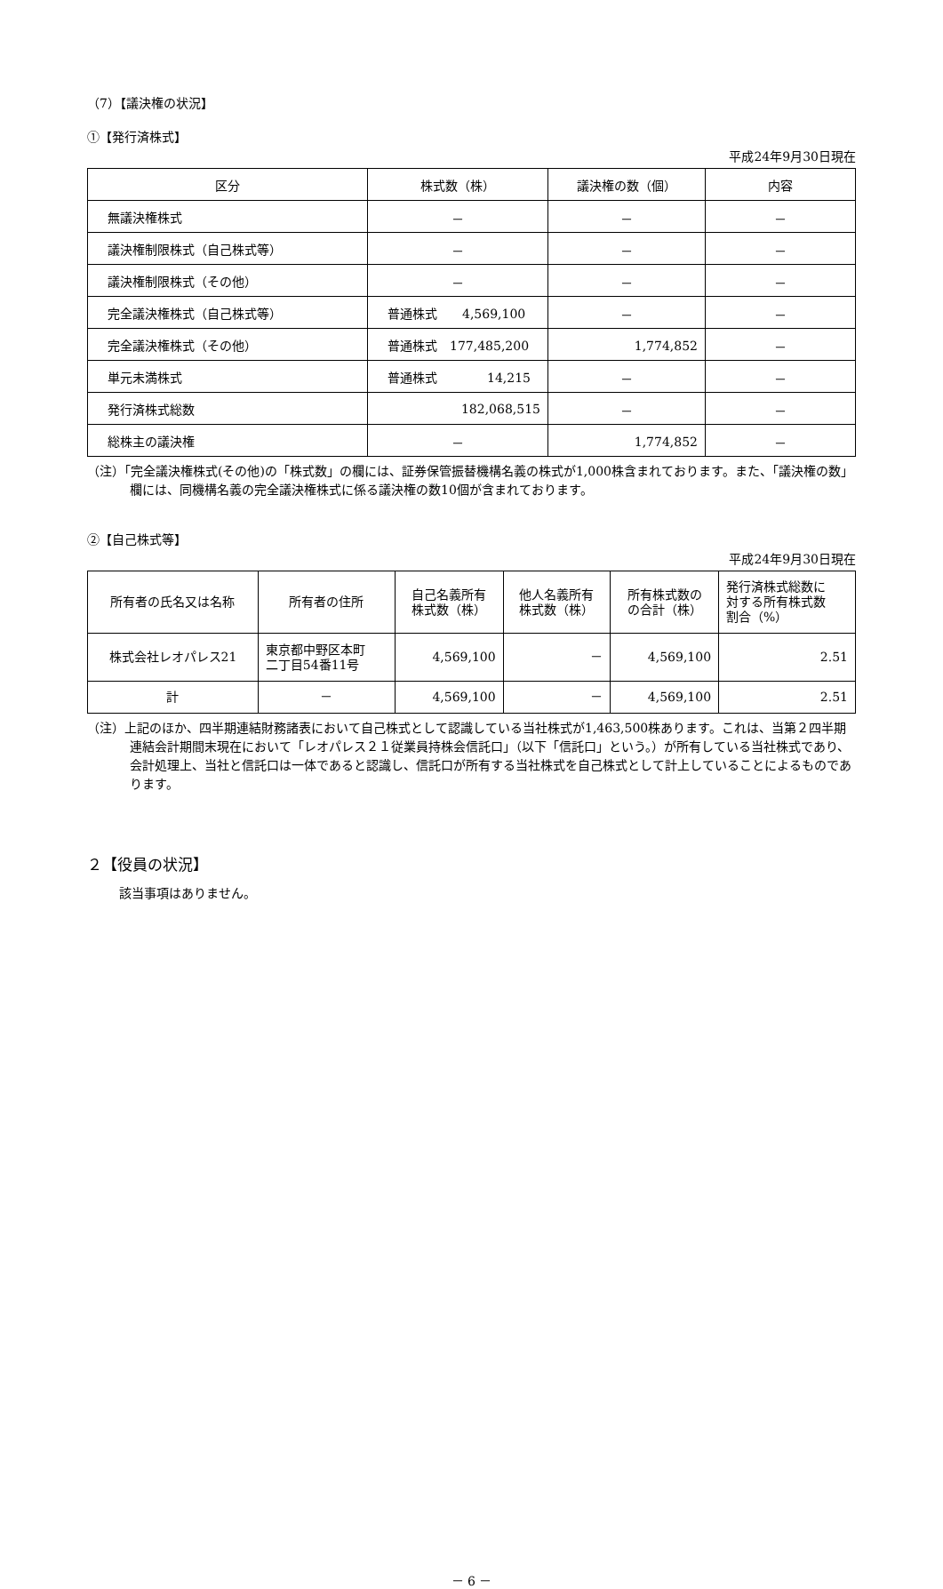（7）【議決権の状況】
①【発行済株式】
平成24年9月30日現在
| 区分 | 株式数（株） | 議決権の数（個） | 内容 |
| --- | --- | --- | --- |
| 無議決権株式 | － | － | － |
| 議決権制限株式（自己株式等） | － | － | － |
| 議決権制限株式（その他） | － | － | － |
| 完全議決権株式（自己株式等） | 普通株式 4,569,100 | － | － |
| 完全議決権株式（その他） | 普通株式 177,485,200 | 1,774,852 | － |
| 単元未満株式 | 普通株式 14,215 | － | － |
| 発行済株式総数 | 182,068,515 | － | － |
| 総株主の議決権 | － | 1,774,852 | － |
（注）「完全議決権株式(その他)の「株式数」の欄には、証券保管振替機構名義の株式が1,000株含まれております。また、「議決権の数」欄には、同機構名義の完全議決権株式に係る議決権の数10個が含まれております。
②【自己株式等】
平成24年9月30日現在
| 所有者の氏名又は名称 | 所有者の住所 | 自己名義所有 株式数（株） | 他人名義所有 株式数（株） | 所有株式数の の合計（株） | 発行済株式総数に 対する所有株式数 割合（%） |
| --- | --- | --- | --- | --- | --- |
| 株式会社レオパレス21 | 東京都中野区本町 二丁目54番11号 | 4,569,100 | － | 4,569,100 | 2.51 |
| 計 | － | 4,569,100 | － | 4,569,100 | 2.51 |
（注）上記のほか、四半期連結財務諸表において自己株式として認識している当社株式が1,463,500株あります。これは、当第２四半期連結会計期間末現在において「レオパレス２１従業員持株会信託口」（以下「信託口」という。）が所有している当社株式であり、会計処理上、当社と信託口は一体であると認識し、信託口が所有する当社株式を自己株式として計上していることによるものであります。
２【役員の状況】
該当事項はありません。
－ 6 －